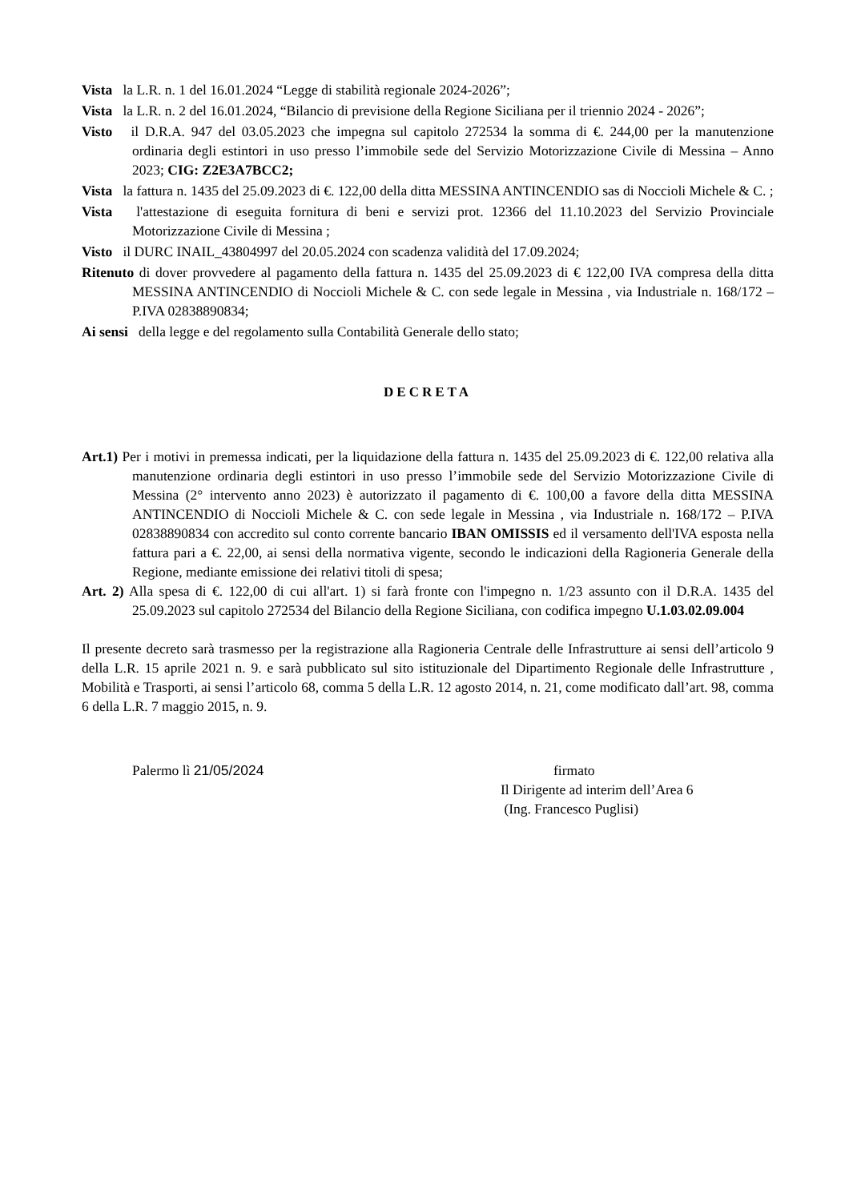Vista la L.R. n. 1 del 16.01.2024 “Legge di stabilità regionale 2024-2026”;
Vista la L.R. n. 2 del 16.01.2024, “Bilancio di previsione della Regione Siciliana per il triennio 2024 - 2026”;
Visto il D.R.A. 947 del 03.05.2023 che impegna sul capitolo 272534 la somma di €. 244,00 per la manutenzione ordinaria degli estintori in uso presso l’immobile sede del Servizio Motorizzazione Civile di Messina – Anno 2023; CIG: Z2E3A7BCC2;
Vista la fattura n. 1435 del 25.09.2023 di €. 122,00 della ditta MESSINA ANTINCENDIO sas di Noccioli Michele & C. ;
Vista l'attestazione di eseguita fornitura di beni e servizi prot. 12366 del 11.10.2023 del Servizio Provinciale Motorizzazione Civile di Messina ;
Visto il DURC INAIL_43804997 del 20.05.2024 con scadenza validità del 17.09.2024;
Ritenuto di dover provvedere al pagamento della fattura n. 1435 del 25.09.2023 di € 122,00 IVA compresa della ditta MESSINA ANTINCENDIO di Noccioli Michele & C. con sede legale in Messina , via Industriale n. 168/172 – P.IVA 02838890834;
Ai sensi della legge e del regolamento sulla Contabilità Generale dello stato;
DECRETA
Art.1) Per i motivi in premessa indicati, per la liquidazione della fattura n. 1435 del 25.09.2023 di €. 122,00 relativa alla manutenzione ordinaria degli estintori in uso presso l’immobile sede del Servizio Motorizzazione Civile di Messina (2° intervento anno 2023) è autorizzato il pagamento di €. 100,00 a favore della ditta MESSINA ANTINCENDIO di Noccioli Michele & C. con sede legale in Messina , via Industriale n. 168/172 – P.IVA 02838890834 con accredito sul conto corrente bancario IBAN OMISSIS ed il versamento dell'IVA esposta nella fattura pari a €. 22,00, ai sensi della normativa vigente, secondo le indicazioni della Ragioneria Generale della Regione, mediante emissione dei relativi titoli di spesa;
Art. 2) Alla spesa di €. 122,00 di cui all'art. 1) si farà fronte con l'impegno n. 1/23 assunto con il D.R.A. 1435 del 25.09.2023 sul capitolo 272534 del Bilancio della Regione Siciliana, con codifica impegno U.1.03.02.09.004
Il presente decreto sarà trasmesso per la registrazione alla Ragioneria Centrale delle Infrastrutture ai sensi dell’articolo 9 della L.R. 15 aprile 2021 n. 9. e sarà pubblicato sul sito istituzionale del Dipartimento Regionale delle Infrastrutture , Mobilità e Trasporti, ai sensi l’articolo 68, comma 5 della L.R. 12 agosto 2014, n. 21, come modificato dall’art. 98, comma 6 della L.R. 7 maggio 2015, n. 9.
Palermo lì 21/05/2024
firmato
Il Dirigente ad interim dell’Area 6
(Ing. Francesco Puglisi)